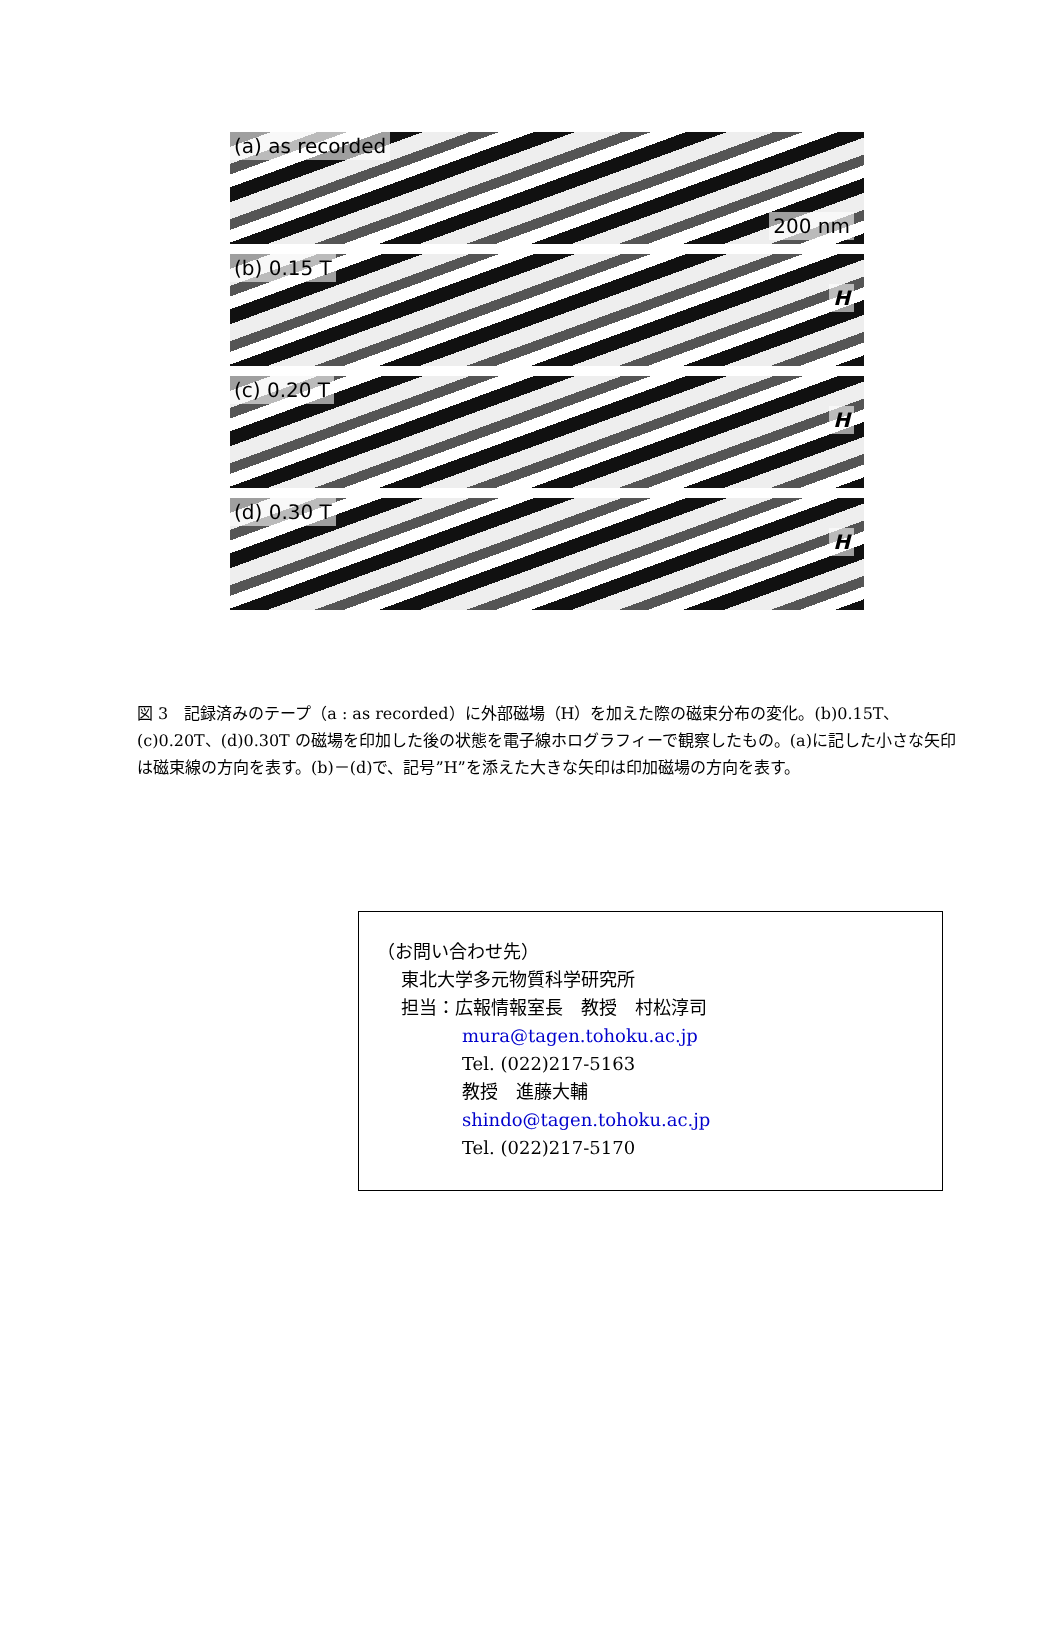(a) as recorded 200 nm
(b) 0.15 T H
(c) 0.20 T H
(d) 0.30 T H
図 3　記録済みのテープ（a : as recorded）に外部磁場（H）を加えた際の磁束分布の変化。(b)0.15T、(c)0.20T、(d)0.30T の磁場を印加した後の状態を電子線ホログラフィーで観察したもの。(a)に記した小さな矢印は磁束線の方向を表す。(b)－(d)で、記号”H”を添えた大きな矢印は印加磁場の方向を表す。
（お問い合わせ先）
東北大学多元物質科学研究所
担当：広報情報室長　教授　村松淳司
mura@tagen.tohoku.ac.jp
Tel. (022)217-5163
教授　進藤大輔
shindo@tagen.tohoku.ac.jp
Tel. (022)217-5170